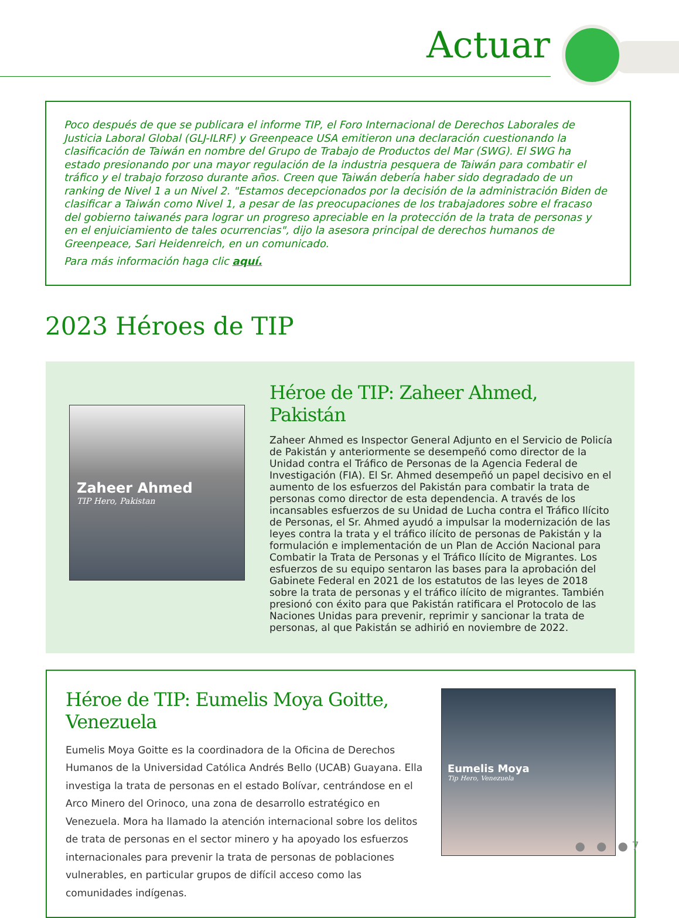Actuar
Poco después de que se publicara el informe TIP, el Foro Internacional de Derechos Laborales de Justicia Laboral Global (GLJ-ILRF) y Greenpeace USA emitieron una declaración cuestionando la clasificación de Taiwán en nombre del Grupo de Trabajo de Productos del Mar (SWG). El SWG ha estado presionando por una mayor regulación de la industria pesquera de Taiwán para combatir el tráfico y el trabajo forzoso durante años. Creen que Taiwán debería haber sido degradado de un ranking de Nivel 1 a un Nivel 2. "Estamos decepcionados por la decisión de la administración Biden de clasificar a Taiwán como Nivel 1, a pesar de las preocupaciones de los trabajadores sobre el fracaso del gobierno taiwanés para lograr un progreso apreciable en la protección de la trata de personas y en el enjuiciamiento de tales ocurrencias", dijo la asesora principal de derechos humanos de Greenpeace, Sari Heidenreich, en un comunicado.
Para más información haga clic aquí.
2023 Héroes de TIP
Zaheer Ahmed
TIP Hero, Pakistan
Héroe de TIP: Zaheer Ahmed, Pakistán
Zaheer Ahmed es Inspector General Adjunto en el Servicio de Policía de Pakistán y anteriormente se desempeñó como director de la Unidad contra el Tráfico de Personas de la Agencia Federal de Investigación (FIA). El Sr. Ahmed desempeñó un papel decisivo en el aumento de los esfuerzos del Pakistán para combatir la trata de personas como director de esta dependencia. A través de los incansables esfuerzos de su Unidad de Lucha contra el Tráfico Ilícito de Personas, el Sr. Ahmed ayudó a impulsar la modernización de las leyes contra la trata y el tráfico ilícito de personas de Pakistán y la formulación e implementación de un Plan de Acción Nacional para Combatir la Trata de Personas y el Tráfico Ilícito de Migrantes. Los esfuerzos de su equipo sentaron las bases para la aprobación del Gabinete Federal en 2021 de los estatutos de las leyes de 2018 sobre la trata de personas y el tráfico ilícito de migrantes. También presionó con éxito para que Pakistán ratificara el Protocolo de las Naciones Unidas para prevenir, reprimir y sancionar la trata de personas, al que Pakistán se adhirió en noviembre de 2022.
Héroe de TIP: Eumelis Moya Goitte, Venezuela
Eumelis Moya Goitte es la coordinadora de la Oficina de Derechos Humanos de la Universidad Católica Andrés Bello (UCAB) Guayana. Ella investiga la trata de personas en el estado Bolívar, centrándose en el Arco Minero del Orinoco, una zona de desarrollo estratégico en Venezuela. Mora ha llamado la atención internacional sobre los delitos de trata de personas en el sector minero y ha apoyado los esfuerzos internacionales para prevenir la trata de personas de poblaciones vulnerables, en particular grupos de difícil acceso como las comunidades indígenas.
Eumelis Moya
Tip Hero, Venezuela
● ● ● 7